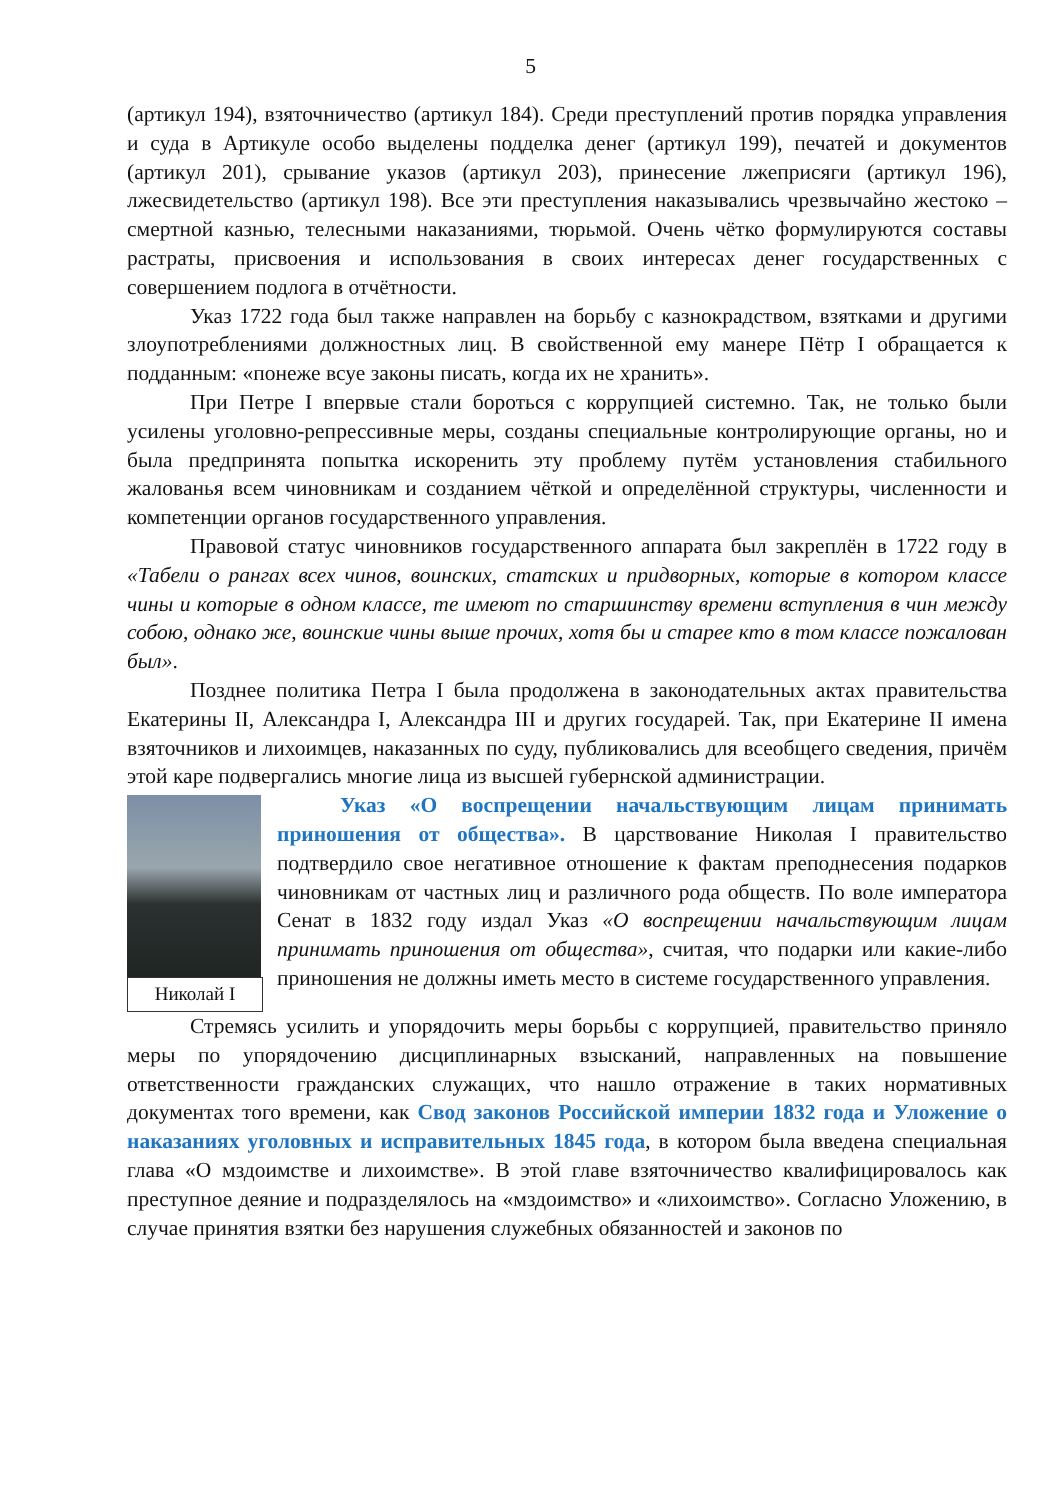5
(артикул 194), взяточничество (артикул 184). Среди преступлений против порядка управления и суда в Артикуле особо выделены подделка денег (артикул 199), печатей и документов (артикул 201), срывание указов (артикул 203), принесение лжеприсяги (артикул 196), лжесвидетельство (артикул 198). Все эти преступления наказывались чрезвычайно жестоко – смертной казнью, телесными наказаниями, тюрьмой. Очень чётко формулируются составы растраты, присвоения и использования в своих интересах денег государственных с совершением подлога в отчётности.
Указ 1722 года был также направлен на борьбу с казнокрадством, взятками и другими злоупотреблениями должностных лиц. В свойственной ему манере Пётр I обращается к подданным: «понеже всуе законы писать, когда их не хранить».
При Петре I впервые стали бороться с коррупцией системно. Так, не только были усилены уголовно-репрессивные меры, созданы специальные контролирующие органы, но и была предпринята попытка искоренить эту проблему путём установления стабильного жалованья всем чиновникам и созданием чёткой и определённой структуры, численности и компетенции органов государственного управления.
Правовой статус чиновников государственного аппарата был закреплён в 1722 году в «Табели о рангах всех чинов, воинских, статских и придворных, которые в котором классе чины и которые в одном классе, те имеют по старшинству времени вступления в чин между собою, однако же, воинские чины выше прочих, хотя бы и старее кто в том классе пожалован был».
Позднее политика Петра I была продолжена в законодательных актах правительства Екатерины II, Александра I, Александра III и других государей. Так, при Екатерине II имена взяточников и лихоимцев, наказанных по суду, публиковались для всеобщего сведения, причём этой каре подвергались многие лица из высшей губернской администрации.
Николай I
Указ «О воспрещении начальствующим лицам принимать приношения от общества». В царствование Николая I правительство подтвердило свое негативное отношение к фактам преподнесения подарков чиновникам от частных лиц и различного рода обществ. По воле императора Сенат в 1832 году издал Указ «О воспрещении начальствующим лицам принимать приношения от общества», считая, что подарки или какие-либо приношения не должны иметь место в системе государственного управления.
Стремясь усилить и упорядочить меры борьбы с коррупцией, правительство приняло меры по упорядочению дисциплинарных взысканий, направленных на повышение ответственности гражданских служащих, что нашло отражение в таких нормативных документах того времени, как Свод законов Российской империи 1832 года и Уложение о наказаниях уголовных и исправительных 1845 года, в котором была введена специальная глава «О мздоимстве и лихоимстве». В этой главе взяточничество квалифицировалось как преступное деяние и подразделялось на «мздоимство» и «лихоимство». Согласно Уложению, в случае принятия взятки без нарушения служебных обязанностей и законов по